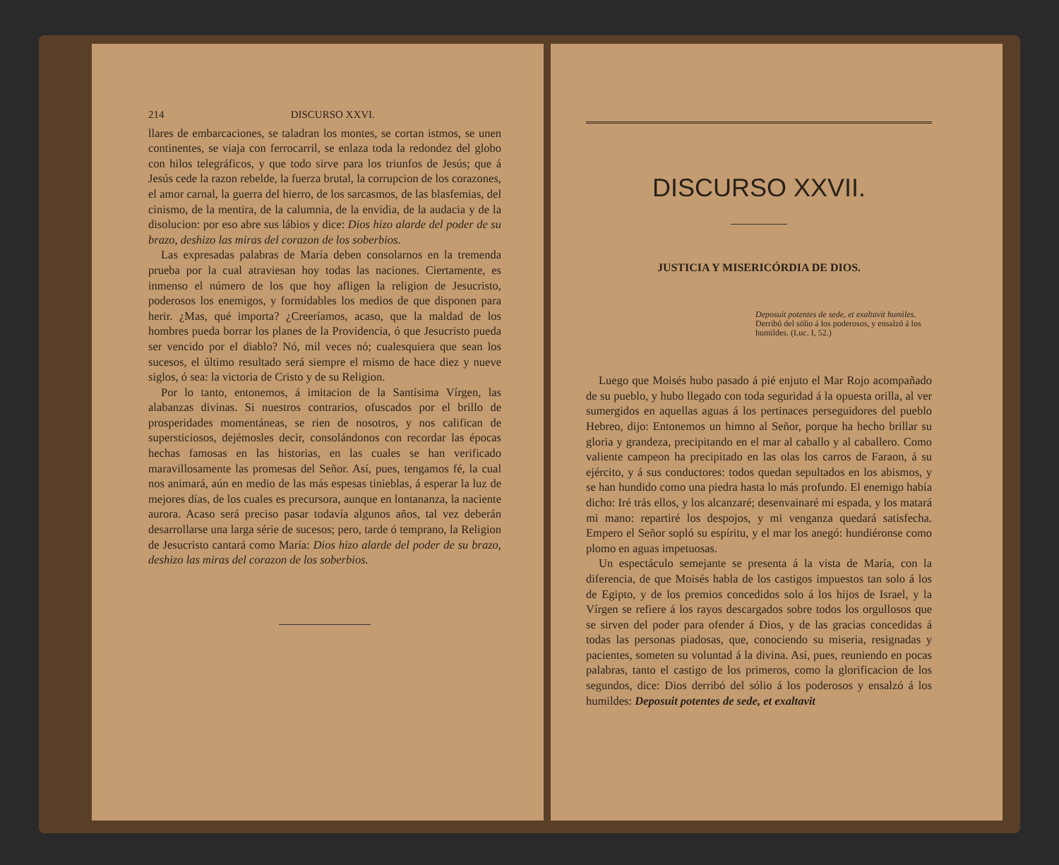214 DISCURSO XXVI.
llares de embarcaciones, se taladran los montes, se cortan istmos, se unen continentes, se viaja con ferrocarril, se enlaza toda la redondez del globo con hilos telegráficos, y que todo sirve para los triunfos de Jesús; que á Jesús cede la razon rebelde, la fuerza brutal, la corrupcion de los corazones, el amor carnal, la guerra del hierro, de los sarcasmos, de las blasfemias, del cinismo, de la mentira, de la calumnia, de la envidia, de la audacia y de la disolucion: por eso abre sus lábios y dice: Dios hizo alarde del poder de su brazo, deshizo las miras del corazon de los soberbios.
Las expresadas palabras de María deben consolarnos en la tremenda prueba por la cual atraviesan hoy todas las naciones. Ciertamente, es inmenso el número de los que hoy afligen la religion de Jesucristo, poderosos los enemigos, y formidables los medios de que disponen para herir. ¿Mas, qué importa? ¿Creeríamos, acaso, que la maldad de los hombres pueda borrar los planes de la Providencia, ó que Jesucristo pueda ser vencido por el diablo? Nó, mil veces nó; cualesquiera que sean los sucesos, el último resultado será siempre el mismo de hace diez y nueve siglos, ó sea: la victoria de Cristo y de su Religion.
Por lo tanto, entonemos, á imitacion de la Santísima Vírgen, las alabanzas divinas. Si nuestros contrarios, ofuscados por el brillo de prosperidades momentáneas, se rien de nosotros, y nos califican de supersticiosos, dejémosles decir, consolándonos con recordar las épocas hechas famosas en las historias, en las cuales se han verificado maravillosamente las promesas del Señor. Así, pues, tengamos fé, la cual nos animará, aún en medio de las más espesas tinieblas, á esperar la luz de mejores días, de los cuales es precursora, aunque en lontananza, la naciente aurora. Acaso será preciso pasar todavía algunos años, tal vez deberán desarrollarse una larga série de sucesos; pero, tarde ó temprano, la Religion de Jesucristo cantará como María: Dios hizo alarde del poder de su brazo, deshizo las miras del corazon de los soberbios.
DISCURSO XXVII.
JUSTICIA Y MISERICÓRDIA DE DIOS.
Deposuit potentes de sede, et exaltavit humiles.
Derribó del sólio á los poderosos, y ensalzó á los humildes. (Luc. I, 52.)
Luego que Moisés hubo pasado á pié enjuto el Mar Rojo acompañado de su pueblo, y hubo llegado con toda seguridad á la opuesta orilla, al ver sumergidos en aquellas aguas á los pertinaces perseguidores del pueblo Hebreo, dijo: Entonemos un himno al Señor, porque ha hecho brillar su gloria y grandeza, precipitando en el mar al caballo y al caballero. Como valiente campeon ha precipitado en las olas los carros de Faraon, á su ejército, y á sus conductores: todos quedan sepultados en los abismos, y se han hundido como una piedra hasta lo más profundo. El enemigo había dicho: Iré trás ellos, y los alcanzaré; desenvainaré mi espada, y los matará mi mano: repartiré los despojos, y mi venganza quedará satisfecha. Empero el Señor sopló su espíritu, y el mar los anegó: hundiéronse como plomo en aguas impetuosas.
Un espectáculo semejante se presenta á la vista de María, con la diferencia, de que Moisés habla de los castigos impuestos tan solo á los de Egipto, y de los premios concedidos solo á los hijos de Israel, y la Vírgen se refiere á los rayos descargados sobre todos los orgullosos que se sirven del poder para ofender á Dios, y de las gracias concedidas á todas las personas piadosas, que, conociendo su miseria, resignadas y pacientes, someten su voluntad á la divina. Así, pues, reuniendo en pocas palabras, tanto el castigo de los primeros, como la glorificacion de los segundos, dice: Dios derribó del sólio á los poderosos y ensalzó á los humildes: Deposuit potentes de sede, et exaltavit